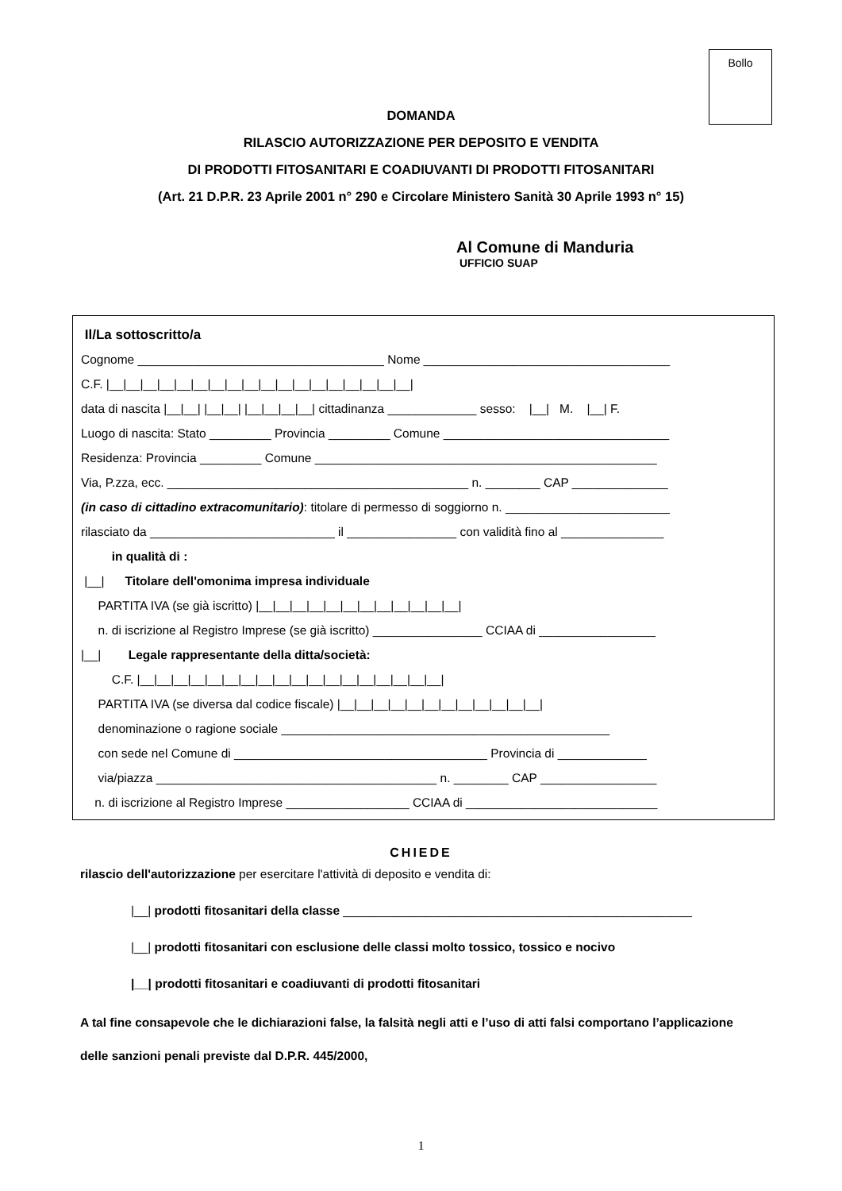Bollo
DOMANDA
RILASCIO AUTORIZZAZIONE PER DEPOSITO E VENDITA
DI PRODOTTI FITOSANITARI E COADIUVANTI DI PRODOTTI FITOSANITARI
(Art. 21 D.P.R. 23 Aprile 2001 n° 290 e Circolare Ministero Sanità 30 Aprile 1993 n° 15)
Al Comune di Manduria
UFFICIO SUAP
Il/La sottoscritto/a Cognome ____________________________________ Nome ____________________________________ C.F. |__|__|__|__|__|__|__|__|__|__|__|__|__|__|__|__|__|__| data di nascita |__|__| |__|__| |__|__|__|__| cittadinanza _____________ sesso: |__| M. |__| F. Luogo di nascita: Stato _________ Provincia _________ Comune _________________________________ Residenza: Provincia _________ Comune __________________________________________________ Via, P.zza, ecc. ____________________________________________ n. ________ CAP ______________ (in caso di cittadino extracomunitario): titolare di permesso di soggiorno n. ________________________ rilasciato da ___________________________ il ________________ con validità fino al _______________ in qualità di : |__| Titolare dell'omonima impresa individuale PARTITA IVA (se già iscritto) |__|__|__|__|__|__|__|__|__|__|__|__| n. di iscrizione al Registro Imprese (se già iscritto) ________________ CCIAA di _________________ |__| Legale rappresentante della ditta/società: C.F. |__|__|__|__|__|__|__|__|__|__|__|__|__|__|__|__|__|__| PARTITA IVA (se diversa dal codice fiscale) |__|__|__|__|__|__|__|__|__|__|__|__| denominazione o ragione sociale ________________________________________________ con sede nel Comune di _____________________________________ Provincia di _____________ via/piazza _________________________________________ n. ________ CAP _________________ n. di iscrizione al Registro Imprese __________________ CCIAA di ____________________________
CHIEDE
rilascio dell'autorizzazione per esercitare l'attività di deposito e vendita di:
|__| prodotti fitosanitari della classe ___________________________________________________
|__| prodotti fitosanitari con esclusione delle classi molto tossico, tossico e nocivo
|__| prodotti fitosanitari e coadiuvanti di prodotti fitosanitari
A tal fine consapevole che le dichiarazioni false, la falsità negli atti e l’uso di atti falsi comportano l’applicazione delle sanzioni penali previste dal D.P.R. 445/2000,
1